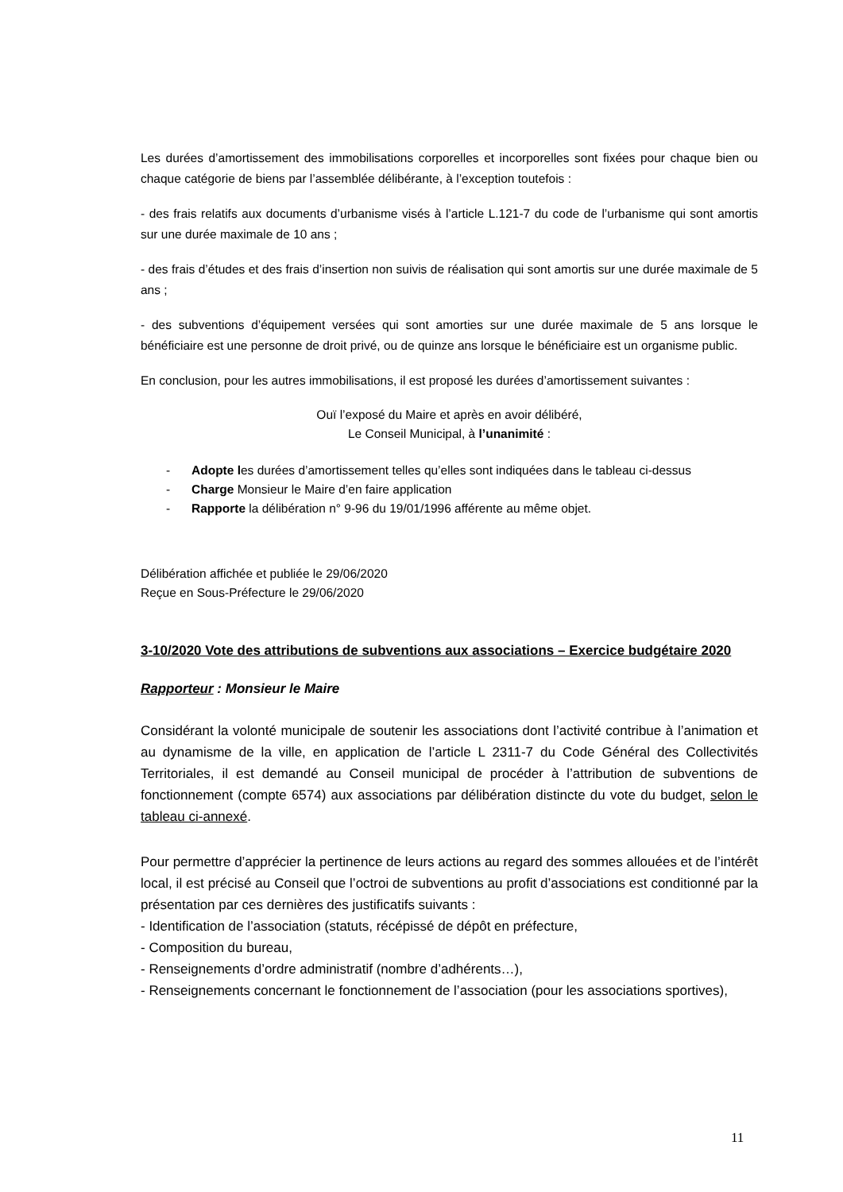Les durées d’amortissement des immobilisations corporelles et incorporelles sont fixées pour chaque bien ou chaque catégorie de biens par l’assemblée délibérante, à l’exception toutefois :
- des frais relatifs aux documents d’urbanisme visés à l’article L.121-7 du code de l’urbanisme qui sont amortis sur une durée maximale de 10 ans ;
- des frais d’études et des frais d’insertion non suivis de réalisation qui sont amortis sur une durée maximale de 5 ans ;
- des subventions d’équipement versées qui sont amorties sur une durée maximale de 5 ans lorsque le bénéficiaire est une personne de droit privé, ou de quinze ans lorsque le bénéficiaire est un organisme public.
En conclusion, pour les autres immobilisations, il est proposé les durées d’amortissement suivantes :
Ouï l’exposé du Maire et après en avoir délibéré,
Le Conseil Municipal, à l’unanimité :
- Adopte les durées d’amortissement telles qu’elles sont indiquées dans le tableau ci-dessus
- Charge Monsieur le Maire d’en faire application
- Rapporte la délibération n° 9-96 du 19/01/1996 afférente au même objet.
Délibération affichée et publiée le 29/06/2020
Reçue en Sous-Préfecture le 29/06/2020
3-10/2020 Vote des attributions de subventions aux associations – Exercice budgétaire 2020
Rapporteur : Monsieur le Maire
Considérant la volonté municipale de soutenir les associations dont l’activité contribue à l’animation et au dynamisme de la ville, en application de l’article L 2311-7 du Code Général des Collectivités Territoriales, il est demandé au Conseil municipal de procéder à l’attribution de subventions de fonctionnement (compte 6574) aux associations par délibération distincte du vote du budget, selon le tableau ci-annexé.
Pour permettre d’apprécier la pertinence de leurs actions au regard des sommes allouées et de l’intérêt local, il est précisé au Conseil que l’octroi de subventions au profit d’associations est conditionné par la présentation par ces dernières des justificatifs suivants :
- Identification de l’association (statuts, récépissé de dépôt en préfecture,
- Composition du bureau,
- Renseignements d’ordre administratif (nombre d’adhérents…),
- Renseignements concernant le fonctionnement de l’association (pour les associations sportives),
11